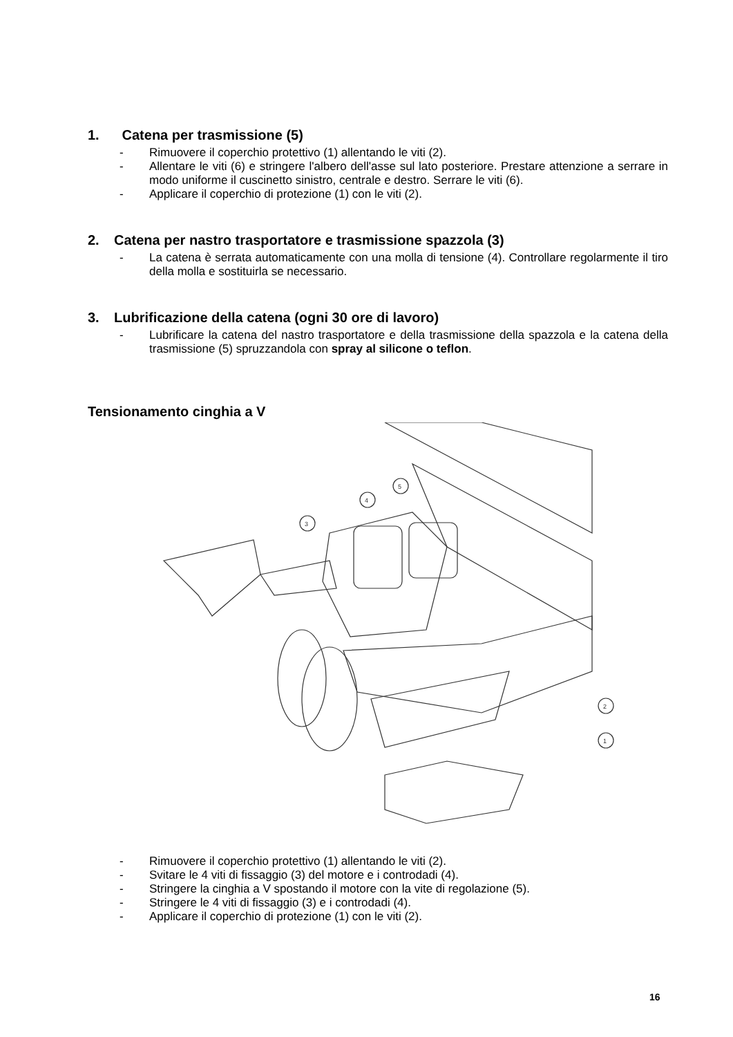1. Catena per trasmissione (5)
- Rimuovere il coperchio protettivo (1) allentando le viti (2).
- Allentare le viti (6) e stringere l'albero dell'asse sul lato posteriore. Prestare attenzione a serrare in modo uniforme il cuscinetto sinistro, centrale e destro. Serrare le viti (6).
- Applicare il coperchio di protezione (1) con le viti (2).
2. Catena per nastro trasportatore e trasmissione spazzola (3)
- La catena è serrata automaticamente con una molla di tensione (4). Controllare regolarmente il tiro della molla e sostituirla se necessario.
3. Lubrificazione della catena (ogni 30 ore di lavoro)
- Lubrificare la catena del nastro trasportatore e della trasmissione della spazzola e la catena della trasmissione (5) spruzzandola con spray al silicone o teflon.
Tensionamento cinghia a V
5
4
3
2
1
- Rimuovere il coperchio protettivo (1) allentando le viti (2).
- Svitare le 4 viti di fissaggio (3) del motore e i controdadi (4).
- Stringere la cinghia a V spostando il motore con la vite di regolazione (5).
- Stringere le 4 viti di fissaggio (3) e i controdadi (4).
- Applicare il coperchio di protezione (1) con le viti (2).
16